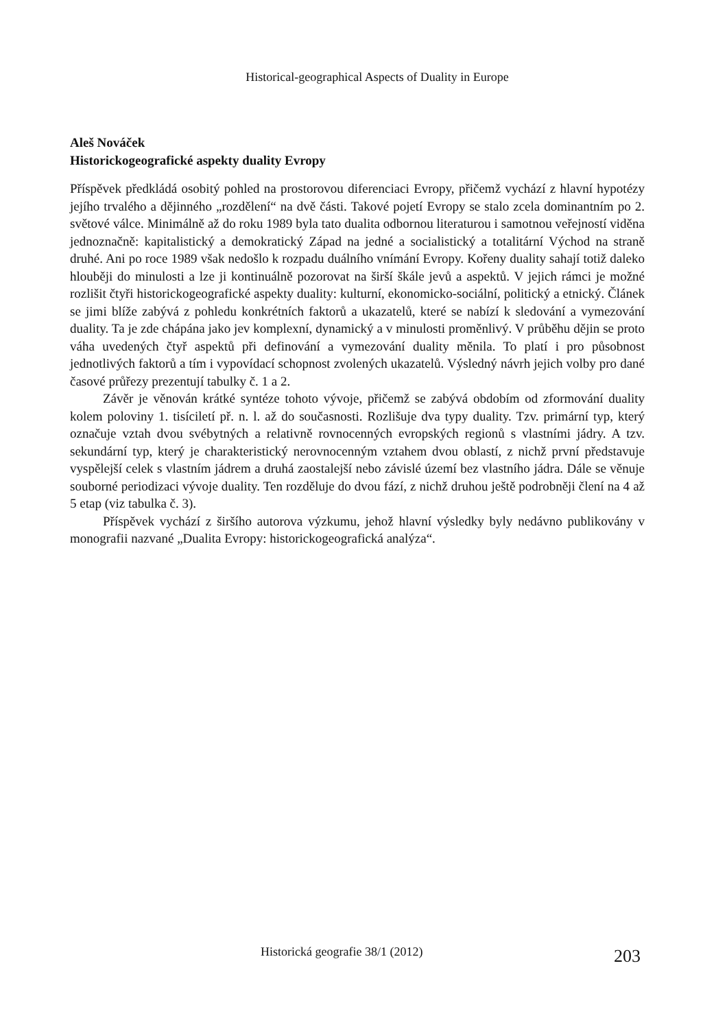Historical-geographical Aspects of Duality in Europe
Aleš Nováček
Historickogeografické aspekty duality Evropy
Příspěvek předkládá osobitý pohled na prostorovou diferenciaci Evropy, přičemž vychází z hlavní hypotézy jejího trvalého a dějinného „rozdělení“ na dvě části. Takové pojetí Evropy se stalo zcela dominantním po 2. světové válce. Minimálně až do roku 1989 byla tato dualita odbornou literaturou i samotnou veřejností viděna jednoznačně: kapitalistický a demokratický Západ na jedné a socialistický a totalitární Východ na straně druhé. Ani po roce 1989 však nedošlo k rozpadu duálního vnímání Evropy. Kořeny duality sahají totiž daleko hlouběji do minulosti a lze ji kontinuálně pozorovat na širší škále jevů a aspektů. V jejich rámci je možné rozlišit čtyři historickogeografické aspekty duality: kulturní, ekonomicko-sociální, politický a etnický. Článek se jimi blíže zabývá z pohledu konkrétních faktorů a ukazatelů, které se nabízí k sledování a vymezování duality. Ta je zde chápána jako jev komplexní, dynamický a v minulosti proměnlivý. V průběhu dějin se proto váha uvedených čtyř aspektů při definování a vymezování duality měnila. To platí i pro působnost jednotlivých faktorů a tím i vypovídací schopnost zvolených ukazatelů. Výsledný návrh jejich volby pro dané časové průřezy prezentují tabulky č. 1 a 2.
Závěr je věnován krátké syntéze tohoto vývoje, přičemž se zabývá obdobím od zformování duality kolem poloviny 1. tisíciletí př. n. l. až do současnosti. Rozlišuje dva typy duality. Tzv. primární typ, který označuje vztah dvou svébytných a relativně rovnocenných evropských regionů s vlastními jádry. A tzv. sekundární typ, který je charakteristický nerovnocenným vztahem dvou oblastí, z nichž první představuje vyspělejší celek s vlastním jádrem a druhá zaostalejší nebo závislé území bez vlastního jádra. Dále se věnuje souborné periodizaci vývoje duality. Ten rozděluje do dvou fází, z nichž druhou ještě podrobněji člení na 4 až 5 etap (viz tabulka č. 3).
Příspěvek vychází z širšího autorova výzkumu, jehož hlavní výsledky byly nedávno publikovány v monografii nazvané „Dualita Evropy: historickogeografická analýza“.
Historická geografie 38/1 (2012) 203